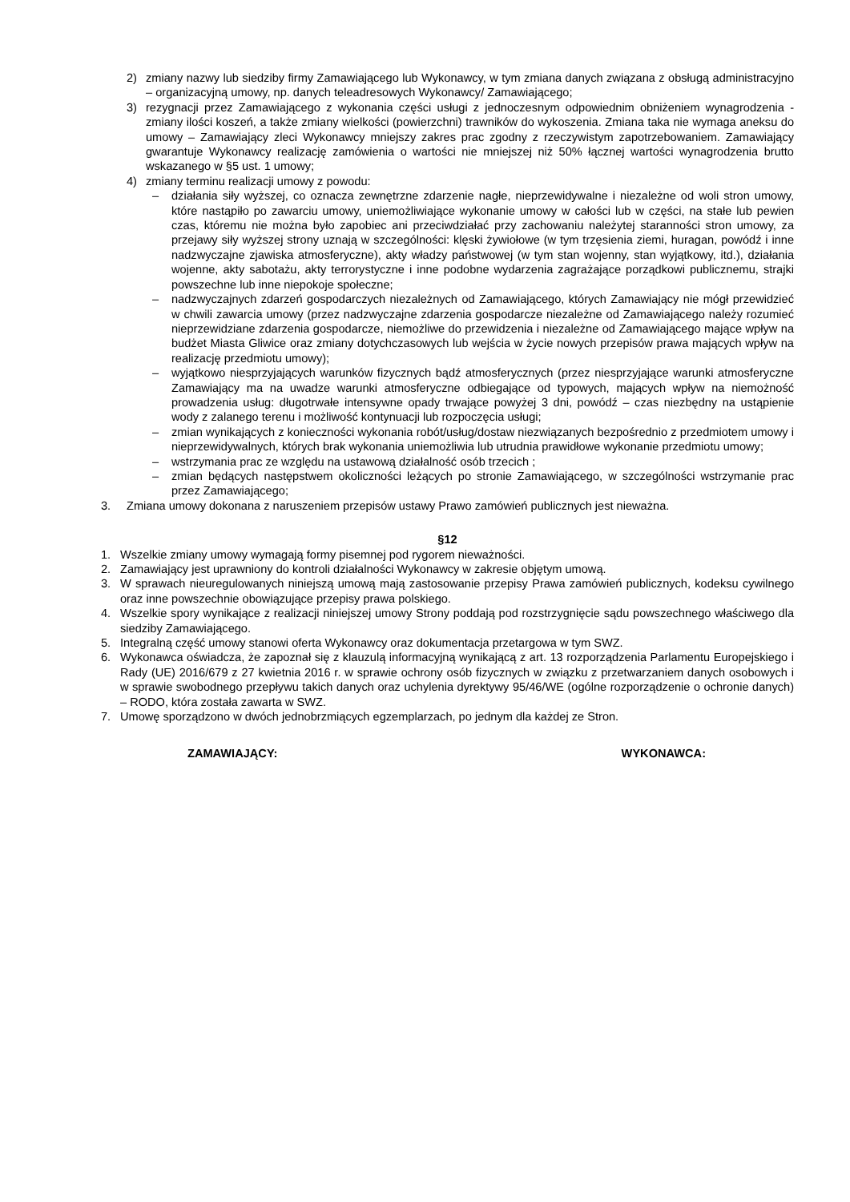2) zmiany nazwy lub siedziby firmy Zamawiającego lub Wykonawcy, w tym zmiana danych związana z obsługą administracyjno – organizacyjną umowy, np. danych teleadresowych Wykonawcy/ Zamawiającego;
3) rezygnacji przez Zamawiającego z wykonania części usługi z jednoczesnym odpowiednim obniżeniem wynagrodzenia - zmiany ilości koszeń, a także zmiany wielkości (powierzchni) trawników do wykoszenia. Zmiana taka nie wymaga aneksu do umowy – Zamawiający zleci Wykonawcy mniejszy zakres prac zgodny z rzeczywistym zapotrzebowaniem. Zamawiający gwarantuje Wykonawcy realizację zamówienia o wartości nie mniejszej niż 50% łącznej wartości wynagrodzenia brutto wskazanego w §5 ust. 1 umowy;
4) zmiany terminu realizacji umowy z powodu:
– działania siły wyższej, co oznacza zewnętrzne zdarzenie nagłe, nieprzewidywalne i niezależne od woli stron umowy, które nastąpiło po zawarciu umowy, uniemożliwiające wykonanie umowy w całości lub w części, na stałe lub pewien czas, któremu nie można było zapobiec ani przeciwdziałać przy zachowaniu należytej staranności stron umowy, za przejawy siły wyższej strony uznają w szczególności: klęski żywiołowe (w tym trzęsienia ziemi, huragan, powódź i inne nadzwyczajne zjawiska atmosferyczne), akty władzy państwowej (w tym stan wojenny, stan wyjątkowy, itd.), działania wojenne, akty sabotażu, akty terrorystyczne i inne podobne wydarzenia zagrażające porządkowi publicznemu, strajki powszechne lub inne niepokoje społeczne;
– nadzwyczajnych zdarzeń gospodarczych niezależnych od Zamawiającego, których Zamawiający nie mógł przewidzieć w chwili zawarcia umowy (przez nadzwyczajne zdarzenia gospodarcze niezależne od Zamawiającego należy rozumieć nieprzewidziane zdarzenia gospodarcze, niemożliwe do przewidzenia i niezależne od Zamawiającego mające wpływ na budżet Miasta Gliwice oraz zmiany dotychczasowych lub wejścia w życie nowych przepisów prawa mających wpływ na realizację przedmiotu umowy);
– wyjątkowo niesprzyjających warunków fizycznych bądź atmosferycznych (przez niesprzyjające warunki atmosferyczne Zamawiający ma na uwadze warunki atmosferyczne odbiegające od typowych, mających wpływ na niemożność prowadzenia usług: długotrwałe intensywne opady trwające powyżej 3 dni, powódź – czas niezbędny na ustąpienie wody z zalanego terenu i możliwość kontynuacji lub rozpoczęcia usługi;
– zmian wynikających z konieczności wykonania robót/usług/dostaw niezwiązanych bezpośrednio z przedmiotem umowy i nieprzewidywalnych, których brak wykonania uniemożliwia lub utrudnia prawidłowe wykonanie przedmiotu umowy;
– wstrzymania prac ze względu na ustawową działalność osób trzecich ;
– zmian będących następstwem okoliczności leżących po stronie Zamawiającego, w szczególności wstrzymanie prac przez Zamawiającego;
3. Zmiana umowy dokonana z naruszeniem przepisów ustawy Prawo zamówień publicznych jest nieważna.
§12
1. Wszelkie zmiany umowy wymagają formy pisemnej pod rygorem nieważności.
2. Zamawiający jest uprawniony do kontroli działalności Wykonawcy w zakresie objętym umową.
3. W sprawach nieuregulowanych niniejszą umową mają zastosowanie przepisy Prawa zamówień publicznych, kodeksu cywilnego oraz inne powszechnie obowiązujące przepisy prawa polskiego.
4. Wszelkie spory wynikające z realizacji niniejszej umowy Strony poddają pod rozstrzygnięcie sądu powszechnego właściwego dla siedziby Zamawiającego.
5. Integralną część umowy stanowi oferta Wykonawcy oraz dokumentacja przetargowa w tym SWZ.
6. Wykonawca oświadcza, że zapoznał się z klauzulą informacyjną wynikającą z art. 13 rozporządzenia Parlamentu Europejskiego i Rady (UE) 2016/679 z 27 kwietnia 2016 r. w sprawie ochrony osób fizycznych w związku z przetwarzaniem danych osobowych i w sprawie swobodnego przepływu takich danych oraz uchylenia dyrektywy 95/46/WE (ogólne rozporządzenie o ochronie danych) – RODO, która została zawarta w SWZ.
7. Umowę sporządzono w dwóch jednobrzmiących egzemplarzach, po jednym dla każdej ze Stron.
ZAMAWIAJĄCY: WYKONAWCA: